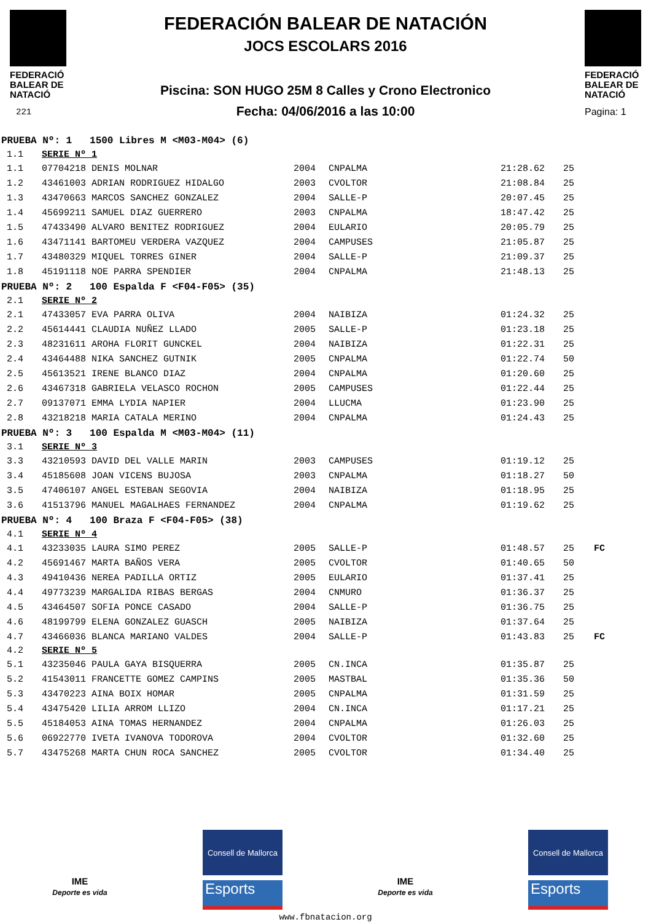FEDERACIÓ BALEAR DE NATACIÓ
221
FEDERACIÓN BALEAR DE NATACIÓN
JOCS ESCOLARS 2016
Piscina: SON HUGO 25M 8 Calles y Crono Electronico
Fecha: 04/06/2016 a las 10:00
FEDERACIÓ BALEAR DE NATACIÓ
Pagina: 1
| PRUEBA Nº: 1 1500 Libres M <M03-M04> (6) | | | | | | |
| 1.1 | SERIE Nº 1 | | | | | |
| 1.1 | 07704218 DENIS MOLNAR | 2004 | CNPALMA | 21:28.62 | 25 | |
| 1.2 | 43461003 ADRIAN RODRIGUEZ HIDALGO | 2003 | CVOLTOR | 21:08.84 | 25 | |
| 1.3 | 43470663 MARCOS SANCHEZ GONZALEZ | 2004 | SALLE-P | 20:07.45 | 25 | |
| 1.4 | 45699211 SAMUEL DIAZ GUERRERO | 2003 | CNPALMA | 18:47.42 | 25 | |
| 1.5 | 47433490 ALVARO BENITEZ RODRIGUEZ | 2004 | EULARIO | 20:05.79 | 25 | |
| 1.6 | 43471141 BARTOMEU VERDERA VAZQUEZ | 2004 | CAMPUSES | 21:05.87 | 25 | |
| 1.7 | 43480329 MIQUEL TORRES GINER | 2004 | SALLE-P | 21:09.37 | 25 | |
| 1.8 | 45191118 NOE PARRA SPENDIER | 2004 | CNPALMA | 21:48.13 | 25 | |
| PRUEBA Nº: 2 100 Espalda F <F04-F05> (35) | | | | | | |
| 2.1 | SERIE Nº 2 | | | | | |
| 2.1 | 47433057 EVA PARRA OLIVA | 2004 | NAIBIZA | 01:24.32 | 25 | |
| 2.2 | 45614441 CLAUDIA NUÑEZ LLADO | 2005 | SALLE-P | 01:23.18 | 25 | |
| 2.3 | 48231611 AROHA FLORIT GUNCKEL | 2004 | NAIBIZA | 01:22.31 | 25 | |
| 2.4 | 43464488 NIKA SANCHEZ GUTNIK | 2005 | CNPALMA | 01:22.74 | 50 | |
| 2.5 | 45613521 IRENE BLANCO DIAZ | 2004 | CNPALMA | 01:20.60 | 25 | |
| 2.6 | 43467318 GABRIELA VELASCO ROCHON | 2005 | CAMPUSES | 01:22.44 | 25 | |
| 2.7 | 09137071 EMMA LYDIA NAPIER | 2004 | LLUCMA | 01:23.90 | 25 | |
| 2.8 | 43218218 MARIA CATALA MERINO | 2004 | CNPALMA | 01:24.43 | 25 | |
| PRUEBA Nº: 3 100 Espalda M <M03-M04> (11) | | | | | | |
| 3.1 | SERIE Nº 3 | | | | | |
| 3.3 | 43210593 DAVID DEL VALLE MARIN | 2003 | CAMPUSES | 01:19.12 | 25 | |
| 3.4 | 45185608 JOAN VICENS BUJOSA | 2003 | CNPALMA | 01:18.27 | 50 | |
| 3.5 | 47406107 ANGEL ESTEBAN SEGOVIA | 2004 | NAIBIZA | 01:18.95 | 25 | |
| 3.6 | 41513796 MANUEL MAGALHAES FERNANDEZ | 2004 | CNPALMA | 01:19.62 | 25 | |
| PRUEBA Nº: 4 100 Braza F <F04-F05> (38) | | | | | | |
| 4.1 | SERIE Nº 4 | | | | | |
| 4.1 | 43233035 LAURA SIMO PEREZ | 2005 | SALLE-P | 01:48.57 | 25 | FC |
| 4.2 | 45691467 MARTA BAÑOS VERA | 2005 | CVOLTOR | 01:40.65 | 50 | |
| 4.3 | 49410436 NEREA PADILLA ORTIZ | 2005 | EULARIO | 01:37.41 | 25 | |
| 4.4 | 49773239 MARGALIDA RIBAS BERGAS | 2004 | CNMURO | 01:36.37 | 25 | |
| 4.5 | 43464507 SOFIA PONCE CASADO | 2004 | SALLE-P | 01:36.75 | 25 | |
| 4.6 | 48199799 ELENA GONZALEZ GUASCH | 2005 | NAIBIZA | 01:37.64 | 25 | |
| 4.7 | 43466036 BLANCA MARIANO VALDES | 2004 | SALLE-P | 01:43.83 | 25 | FC |
| 4.2 | SERIE Nº 5 | | | | | |
| 5.1 | 43235046 PAULA GAYA BISQUERRA | 2005 | CN.INCA | 01:35.87 | 25 | |
| 5.2 | 41543011 FRANCETTE GOMEZ CAMPINS | 2005 | MASTBAL | 01:35.36 | 50 | |
| 5.3 | 43470223 AINA BOIX HOMAR | 2005 | CNPALMA | 01:31.59 | 25 | |
| 5.4 | 43475420 LILIA ARROM LLIZO | 2004 | CN.INCA | 01:17.21 | 25 | |
| 5.5 | 45184053 AINA TOMAS HERNANDEZ | 2004 | CNPALMA | 01:26.03 | 25 | |
| 5.6 | 06922770 IVETA IVANOVA TODOROVA | 2004 | CVOLTOR | 01:32.60 | 25 | |
| 5.7 | 43475268 MARTA CHUN ROCA SANCHEZ | 2005 | CVOLTOR | 01:34.40 | 25 | |
IME
Deporte es vida
Consell de Mallorca
Esports
IME
Deporte es vida
Consell de Mallorca
Esports
www.fbnatacion.org